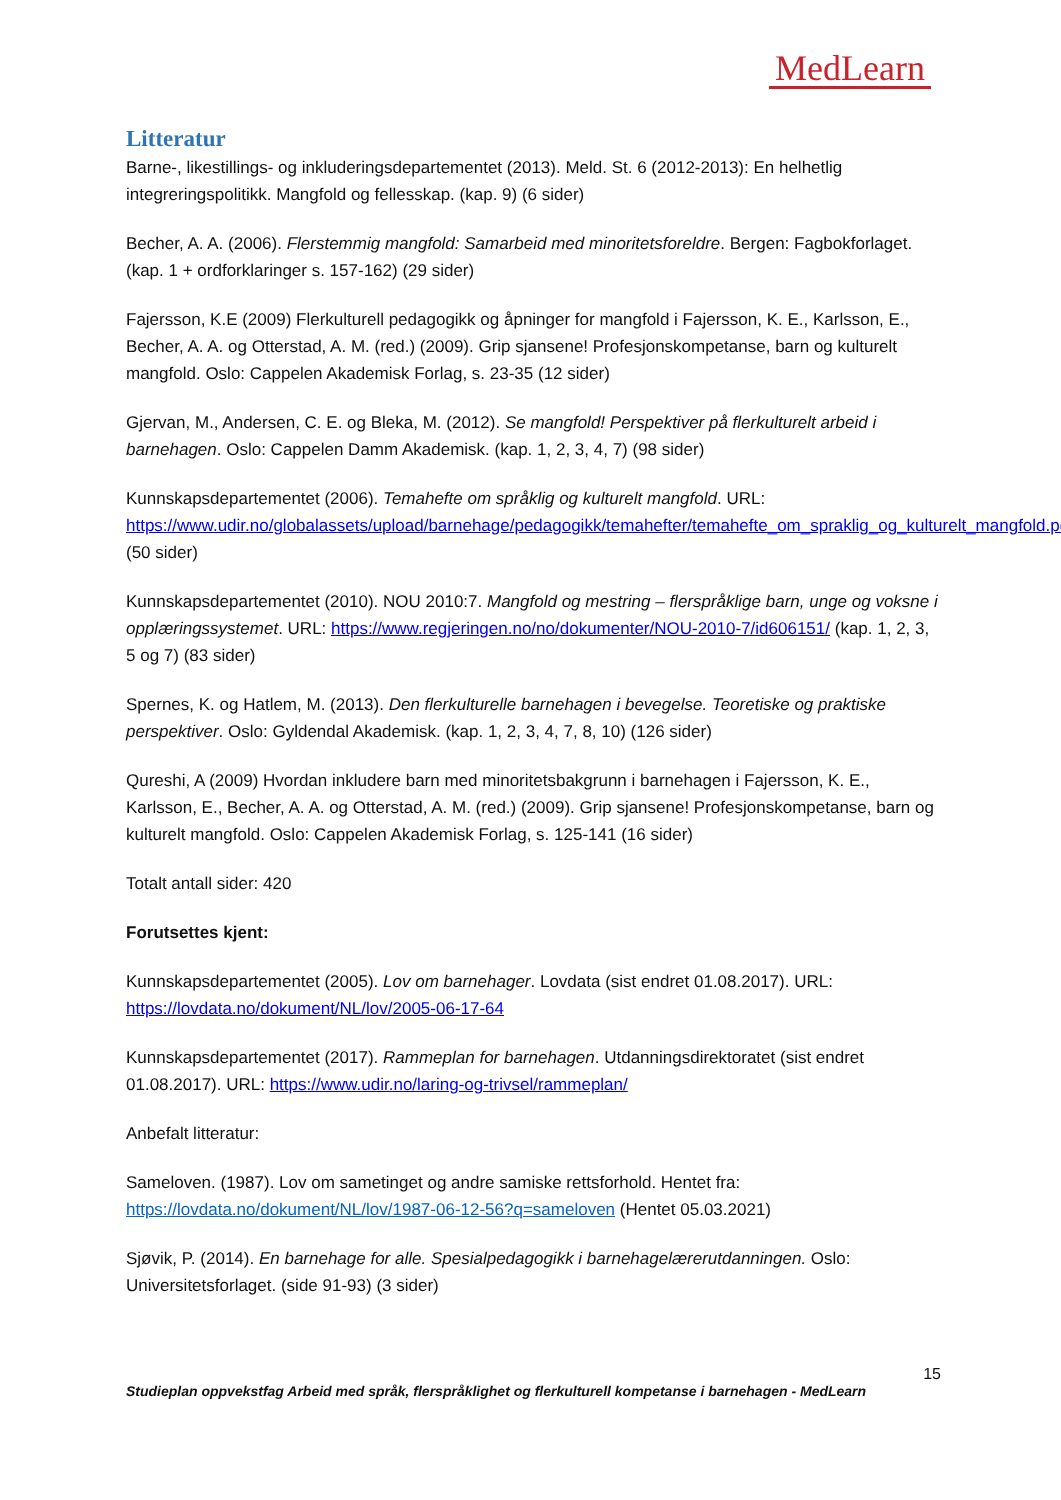MedLearn
Litteratur
Barne-, likestillings- og inkluderingsdepartementet (2013). Meld. St. 6 (2012-2013): En helhetlig integreringspolitikk. Mangfold og fellesskap. (kap. 9) (6 sider)
Becher, A. A. (2006). Flerstemmig mangfold: Samarbeid med minoritetsforeldre. Bergen: Fagbokforlaget. (kap. 1 + ordforklaringer s. 157-162) (29 sider)
Fajersson, K.E (2009) Flerkulturell pedagogikk og åpninger for mangfold i Fajersson, K. E., Karlsson, E., Becher, A. A. og Otterstad, A. M. (red.) (2009). Grip sjansene! Profesjonskompetanse, barn og kulturelt mangfold. Oslo: Cappelen Akademisk Forlag, s. 23-35 (12 sider)
Gjervan, M., Andersen, C. E. og Bleka, M. (2012). Se mangfold! Perspektiver på flerkulturelt arbeid i barnehagen. Oslo: Cappelen Damm Akademisk. (kap. 1, 2, 3, 4, 7) (98 sider)
Kunnskapsdepartementet (2006). Temahefte om språklig og kulturelt mangfold. URL: https://www.udir.no/globalassets/upload/barnehage/pedagogikk/temahefter/temahefte_om_spraklig_og_kulturelt_mangfold.pdf (50 sider)
Kunnskapsdepartementet (2010). NOU 2010:7. Mangfold og mestring – flerspråklige barn, unge og voksne i opplæringssystemet. URL: https://www.regjeringen.no/no/dokumenter/NOU-2010-7/id606151/ (kap. 1, 2, 3, 5 og 7) (83 sider)
Spernes, K. og Hatlem, M. (2013). Den flerkulturelle barnehagen i bevegelse. Teoretiske og praktiske perspektiver. Oslo: Gyldendal Akademisk. (kap. 1, 2, 3, 4, 7, 8, 10) (126 sider)
Qureshi, A (2009) Hvordan inkludere barn med minoritetsbakgrunn i barnehagen i Fajersson, K. E., Karlsson, E., Becher, A. A. og Otterstad, A. M. (red.) (2009). Grip sjansene! Profesjonskompetanse, barn og kulturelt mangfold. Oslo: Cappelen Akademisk Forlag, s. 125-141 (16 sider)
Totalt antall sider: 420
Forutsettes kjent:
Kunnskapsdepartementet (2005). Lov om barnehager. Lovdata (sist endret 01.08.2017). URL: https://lovdata.no/dokument/NL/lov/2005-06-17-64
Kunnskapsdepartementet (2017). Rammeplan for barnehagen. Utdanningsdirektoratet (sist endret 01.08.2017). URL: https://www.udir.no/laring-og-trivsel/rammeplan/
Anbefalt litteratur:
Sameloven. (1987). Lov om sametinget og andre samiske rettsforhold. Hentet fra: https://lovdata.no/dokument/NL/lov/1987-06-12-56?q=sameloven (Hentet 05.03.2021)
Sjøvik, P. (2014). En barnehage for alle. Spesialpedagogikk i barnehagelærerutdanningen. Oslo: Universitetsforlaget. (side 91-93) (3 sider)
15
Studieplan oppvekstfag Arbeid med språk, flerspråklighet og flerkulturell kompetanse i barnehagen - MedLearn